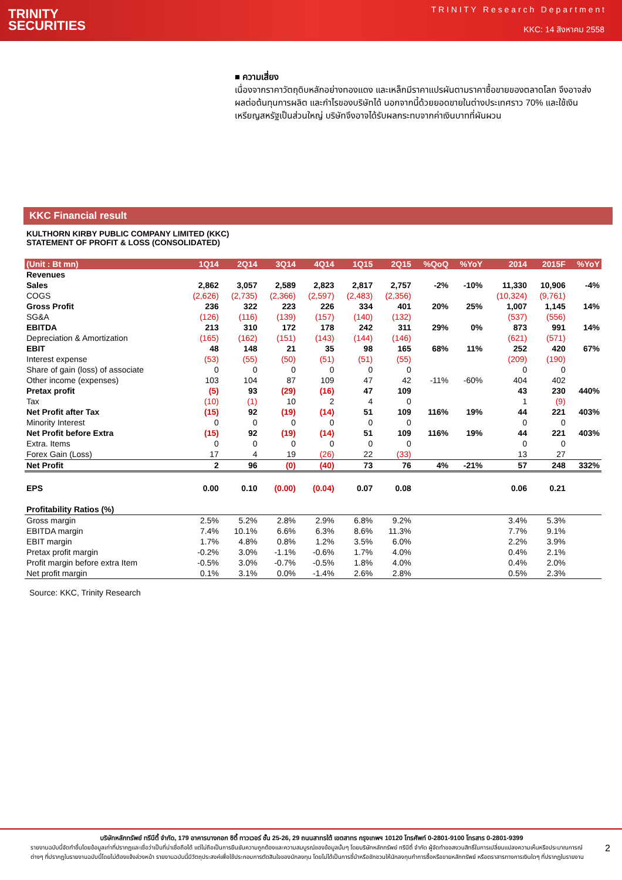TRINITY
SECURITIES
T R I N I T Y R e s e a r c h D e p a r t m e n t
KKC: 14 สิงหาคม 2558
■ ความเสี่ยง
เนื่องจากราคาวัตถุดิบหลักอย่างทองแดง และเหล็กมีราคาแปรผันตามราคาซื้อขายของตลาดโลก จึงอาจส่งผลต่อต้นทุนการผลิต และกำไรของบริษัทได้ นอกจากนี้ด้วยยอดขายในต่างประเทศราว 70% และใช้เงินเหรียญสหรัฐเป็นส่วนใหญ่ บริษัทจึงอาจได้รับผลกระทบจากค่าเงินบาทที่ผันผวน
KKC Financial result
KULTHORN KIRBY PUBLIC COMPANY LIMITED (KKC)
STATEMENT OF PROFIT & LOSS (CONSOLIDATED)
| (Unit : Bt mn) | 1Q14 | 2Q14 | 3Q14 | 4Q14 | 1Q15 | 2Q15 | %QoQ | %YoY | 2014 | 2015F | %YoY |
| --- | --- | --- | --- | --- | --- | --- | --- | --- | --- | --- | --- |
| Revenues | | | | | | | | | | | |
| Sales | 2,862 | 3,057 | 2,589 | 2,823 | 2,817 | 2,757 | -2% | -10% | 11,330 | 10,906 | -4% |
| COGS | (2,626) | (2,735) | (2,366) | (2,597) | (2,483) | (2,356) | | | (10,324) | (9,761) | |
| Gross Profit | 236 | 322 | 223 | 226 | 334 | 401 | 20% | 25% | 1,007 | 1,145 | 14% |
| SG&A | (126) | (116) | (139) | (157) | (140) | (132) | | | (537) | (556) | |
| EBITDA | 213 | 310 | 172 | 178 | 242 | 311 | 29% | 0% | 873 | 991 | 14% |
| Depreciation & Amortization | (165) | (162) | (151) | (143) | (144) | (146) | | | (621) | (571) | |
| EBIT | 48 | 148 | 21 | 35 | 98 | 165 | 68% | 11% | 252 | 420 | 67% |
| Interest expense | (53) | (55) | (50) | (51) | (51) | (55) | | | (209) | (190) | |
| Share of gain (loss) of associate | 0 | 0 | 0 | 0 | 0 | 0 | | | 0 | 0 | |
| Other income (expenses) | 103 | 104 | 87 | 109 | 47 | 42 | -11% | -60% | 404 | 402 | |
| Pretax profit | (5) | 93 | (29) | (16) | 47 | 109 | | | 43 | 230 | 440% |
| Tax | (10) | (1) | 10 | 2 | 4 | 0 | | | 1 | (9) | |
| Net Profit after Tax | (15) | 92 | (19) | (14) | 51 | 109 | 116% | 19% | 44 | 221 | 403% |
| Minority Interest | 0 | 0 | 0 | 0 | 0 | 0 | | | 0 | 0 | |
| Net Profit before Extra | (15) | 92 | (19) | (14) | 51 | 109 | 116% | 19% | 44 | 221 | 403% |
| Extra. Items | 0 | 0 | 0 | 0 | 0 | 0 | | | 0 | 0 | |
| Forex Gain (Loss) | 17 | 4 | 19 | (26) | 22 | (33) | | | 13 | 27 | |
| Net Profit | 2 | 96 | (0) | (40) | 73 | 76 | 4% | -21% | 57 | 248 | 332% |
| EPS | 0.00 | 0.10 | (0.00) | (0.04) | 0.07 | 0.08 | | | 0.06 | 0.21 | |
| Profitability Ratios (%) | | | | | | | | | | | |
| Gross margin | 2.5% | 5.2% | 2.8% | 2.9% | 6.8% | 9.2% | | | 3.4% | 5.3% | |
| EBITDA margin | 7.4% | 10.1% | 6.6% | 6.3% | 8.6% | 11.3% | | | 7.7% | 9.1% | |
| EBIT margin | 1.7% | 4.8% | 0.8% | 1.2% | 3.5% | 6.0% | | | 2.2% | 3.9% | |
| Pretax profit margin | -0.2% | 3.0% | -1.1% | -0.6% | 1.7% | 4.0% | | | 0.4% | 2.1% | |
| Profit margin before extra Item | -0.5% | 3.0% | -0.7% | -0.5% | 1.8% | 4.0% | | | 0.4% | 2.0% | |
| Net profit margin | 0.1% | 3.1% | 0.0% | -1.4% | 2.6% | 2.8% | | | 0.5% | 2.3% | |
Source: KKC, Trinity Research
บริษัทหลักทรัพย์ ทรีนีตี้ จำกัด, 179 อาคารบางกอก ซิตี้ ทาวเวอร์ ชั้น 25-26, 29 ถนนสาทรใต้ เขตสาทร กรุงเทพฯ 10120 โทรศัพท์ 0-2801-9100 โทรสาร 0-2801-9399
2 รายงานฉบับนี้จัดทำขึ้นโดยข้อมูลเท่าที่ปรากฏและเชื่อว่าเป็นที่น่าเชื่อถือได้ แต่ไม่ถือเป็นการยืนยันความถูกต้องและความสมบูรณ์ของข้อมูลนั้นๆ โดยบริษัทหลักทรัพย์ ทรีนีตี้ จำกัด ผู้จัดทำขอสงวนสิทธิ์ในการเปลี่ยนแปลงความเห็นหรือประมาณการณ์ต่างๆ ที่ปรากฏในรายงานฉบับนี้โดยไม่ต้องแจ้งล่วงหน้า รายงานฉบับนี้มีวัตถุประสงค์เพื่อใช้ประกอบการตัดสินใจของนักลงทุน โดยไม่ได้เป็นการชี้นำหรือชักชวนให้นักลงทุนทำการซื้อหรือขายหลักทรัพย์ หรือตราสารทางการเงินใดๆ ที่ปรากฏในรายงาน